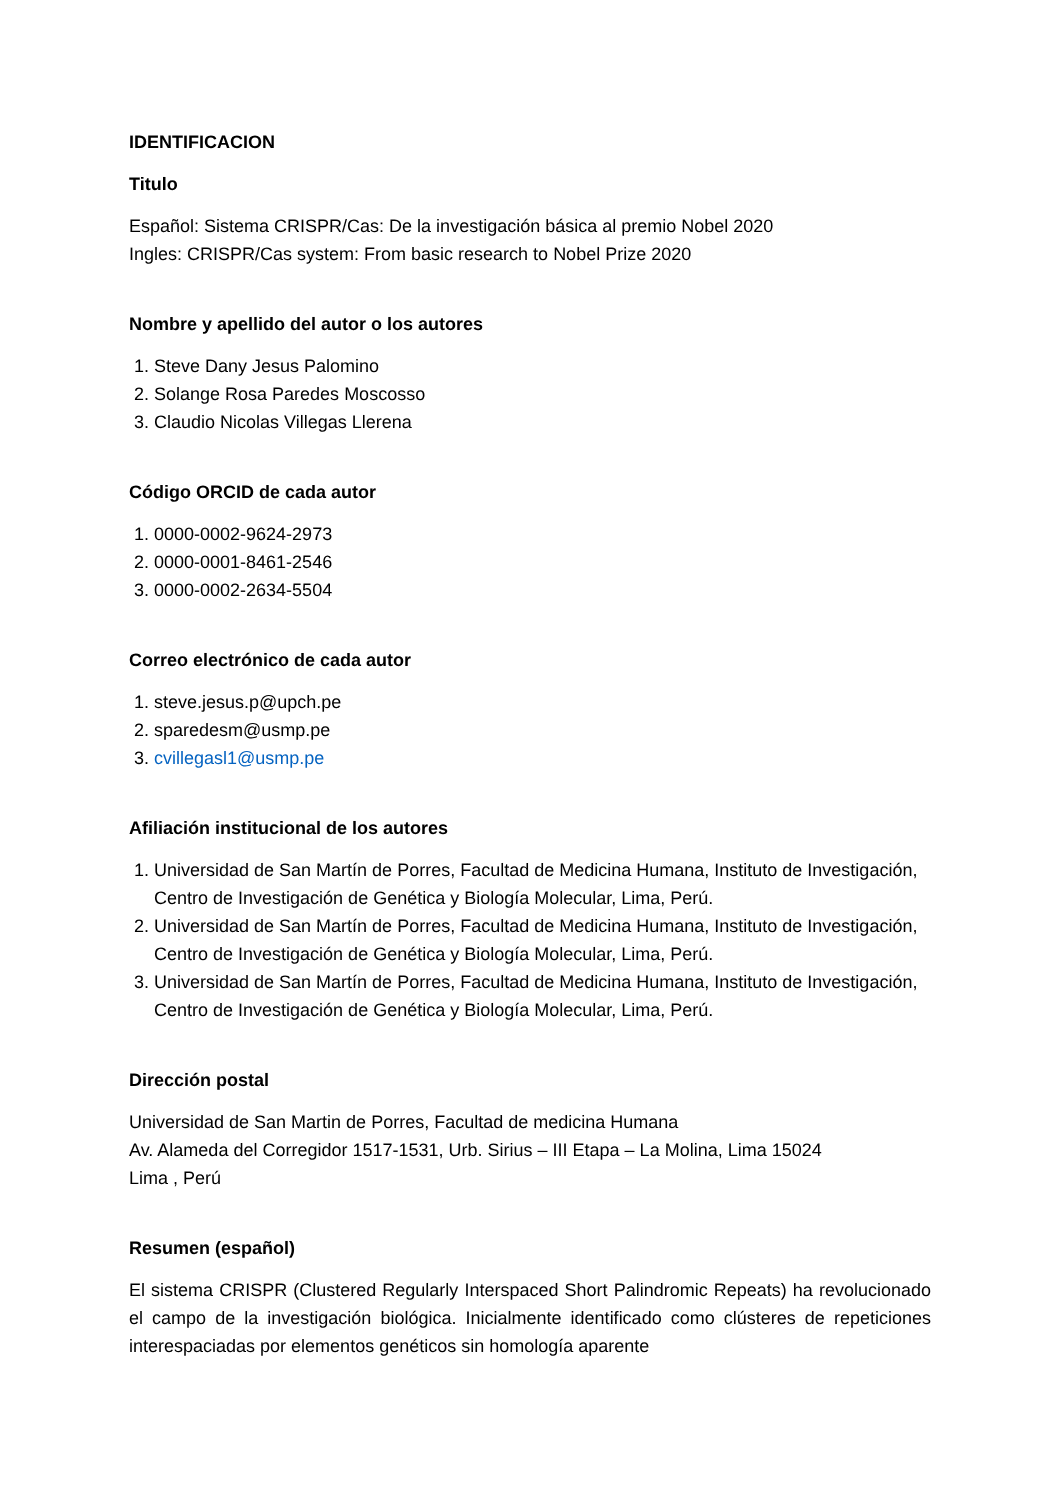IDENTIFICACION
Titulo
Español: Sistema CRISPR/Cas: De la investigación básica al premio Nobel 2020
Ingles: CRISPR/Cas system: From basic research to Nobel Prize 2020
Nombre y apellido del autor o los autores
1. Steve Dany Jesus Palomino
2. Solange Rosa Paredes Moscosso
3. Claudio Nicolas Villegas Llerena
Código ORCID de cada autor
1. 0000-0002-9624-2973
2. 0000-0001-8461-2546
3. 0000-0002-2634-5504
Correo electrónico de cada autor
1. steve.jesus.p@upch.pe
2. sparedesm@usmp.pe
3. cvillegasl1@usmp.pe
Afiliación institucional de los autores
1. Universidad de San Martín de Porres, Facultad de Medicina Humana, Instituto de Investigación, Centro de Investigación de Genética y Biología Molecular, Lima, Perú.
2. Universidad de San Martín de Porres, Facultad de Medicina Humana, Instituto de Investigación, Centro de Investigación de Genética y Biología Molecular, Lima, Perú.
3. Universidad de San Martín de Porres, Facultad de Medicina Humana, Instituto de Investigación, Centro de Investigación de Genética y Biología Molecular, Lima, Perú.
Dirección postal
Universidad de San Martin de Porres, Facultad de medicina Humana
Av. Alameda del Corregidor 1517-1531, Urb. Sirius – III Etapa – La Molina, Lima 15024
Lima , Perú
Resumen (español)
El sistema CRISPR (Clustered Regularly Interspaced Short Palindromic Repeats) ha revolucionado el campo de la investigación biológica. Inicialmente identificado como clústeres de repeticiones interespaciadas por elementos genéticos sin homología aparente